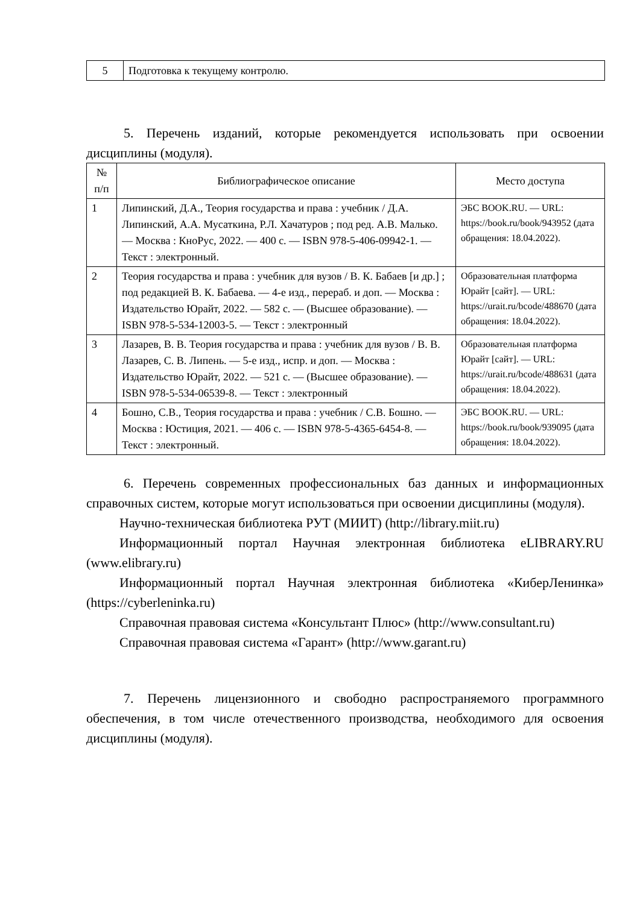| 5 | Подготовка к текущему контролю. |
5. Перечень изданий, которые рекомендуется использовать при освоении дисциплины (модуля).
| № п/п | Библиографическое описание | Место доступа |
| --- | --- | --- |
| 1 | Липинский, Д.А., Теория государства и права : учебник / Д.А. Липинский, А.А. Мусаткина, Р.Л. Хачатуров ; под ред. А.В. Малько. — Москва : КноРус, 2022. — 400 с. — ISBN 978-5-406-09942-1. — Текст : электронный. | ЭБС BOOK.RU. — URL: https://book.ru/book/943952 (дата обращения: 18.04.2022). |
| 2 | Теория государства и права : учебник для вузов / В. К. Бабаев [и др.] ; под редакцией В. К. Бабаева. — 4-е изд., перераб. и доп. — Москва : Издательство Юрайт, 2022. — 582 с. — (Высшее образование). — ISBN 978-5-534-12003-5. — Текст : электронный | Образовательная платформа Юрайт [сайт]. — URL: https://urait.ru/bcode/488670 (дата обращения: 18.04.2022). |
| 3 | Лазарев, В. В. Теория государства и права : учебник для вузов / В. В. Лазарев, С. В. Липень. — 5-е изд., испр. и доп. — Москва : Издательство Юрайт, 2022. — 521 с. — (Высшее образование). — ISBN 978-5-534-06539-8. — Текст : электронный | Образовательная платформа Юрайт [сайт]. — URL: https://urait.ru/bcode/488631 (дата обращения: 18.04.2022). |
| 4 | Бошно, С.В., Теория государства и права : учебник / С.В. Бошно. — Москва : Юстиция, 2021. — 406 с. — ISBN 978-5-4365-6454-8. — Текст : электронный. | ЭБС BOOK.RU. — URL: https://book.ru/book/939095 (дата обращения: 18.04.2022). |
6. Перечень современных профессиональных баз данных и информационных справочных систем, которые могут использоваться при освоении дисциплины (модуля).
Научно-техническая библиотека РУТ (МИИТ) (http://library.miit.ru)
Информационный портал Научная электронная библиотека eLIBRARY.RU (www.elibrary.ru)
Информационный портал Научная электронная библиотека «КиберЛенинка» (https://cyberleninka.ru)
Справочная правовая система «Консультант Плюс» (http://www.consultant.ru)
Справочная правовая система «Гарант» (http://www.garant.ru)
7. Перечень лицензионного и свободно распространяемого программного обеспечения, в том числе отечественного производства, необходимого для освоения дисциплины (модуля).